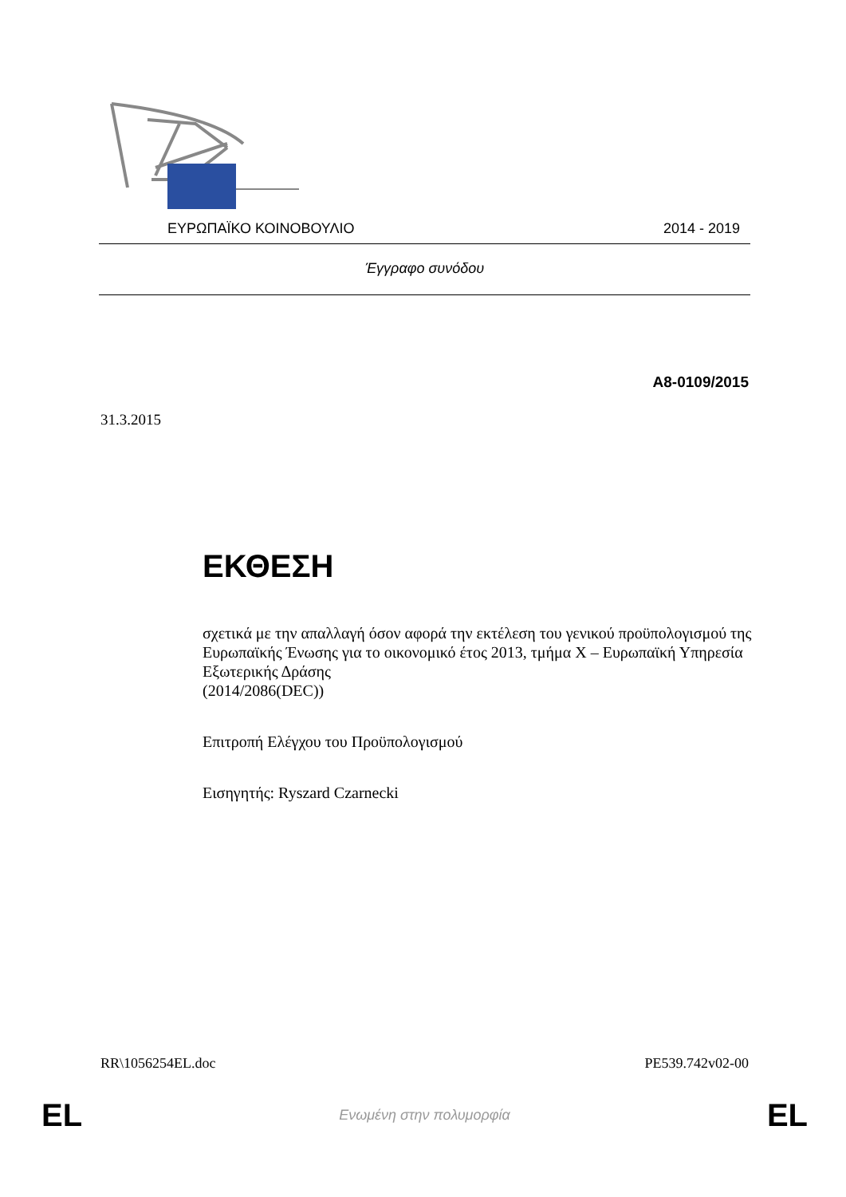ΕΥΡΩΠΑΪΚΟ ΚΟΙΝΟΒΟΥΛΙΟ 2014 - 2019
Έγγραφο συνόδου
A8-0109/2015
31.3.2015
ΕΚΘΕΣΗ
σχετικά με την απαλλαγή όσον αφορά την εκτέλεση του γενικού προϋπολογισμού της Ευρωπαϊκής Ένωσης για το οικονομικό έτος 2013, τμήμα X – Ευρωπαϊκή Υπηρεσία Εξωτερικής Δράσης
(2014/2086(DEC))
Επιτροπή Ελέγχου του Προϋπολογισμού
Εισηγητής: Ryszard Czarnecki
RR\1056254EL.doc PE539.742v02-00
EL Ενωμένη στην πολυμορφία EL